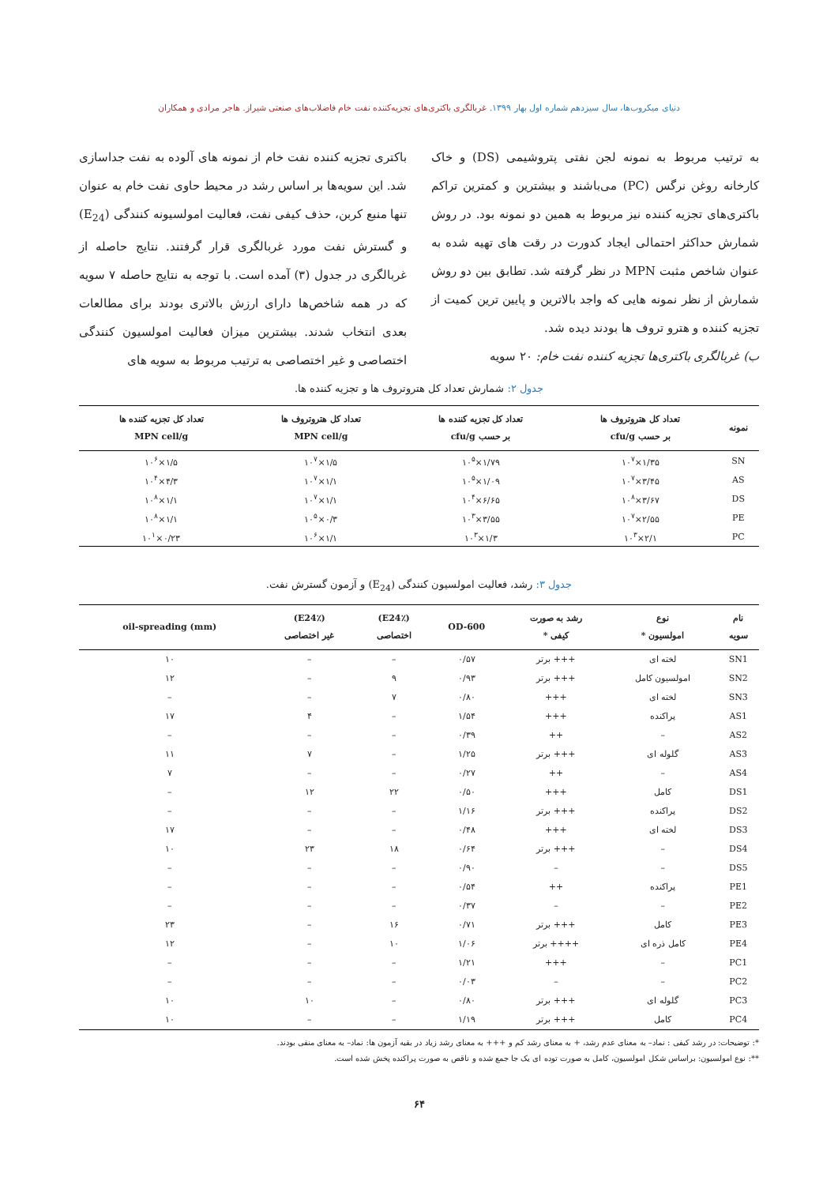دنیای میکروب‌ها، سال سیزدهم شماره اول بهار ۱۳۹۹. غربالگری باکتری‌های تجزیه‌کننده نفت خام فاضلاب‌های صنعتی شیراز. هاجر مرادی و همکاران
به ترتیب مربوط به نمونه لجن نفتی پتروشیمی (DS) و خاک کارخانه روغن نرگس (PC) می‌باشند و بیشترین و کمترین تراکم باکتری‌های تجزیه کننده نیز مربوط به همین دو نمونه بود. در روش شمارش حداکثر احتمالی ایجاد کدورت در رقت های تهیه شده به عنوان شاخص مثبت MPN در نظر گرفته شد. تطابق بین دو روش شمارش از نظر نمونه هایی که واجد بالاترین و پایین ترین کمیت از تجزیه کننده و هترو تروف ها بودند دیده شد.
ب) غربالگری باکتری‌ها تجزیه کننده نفت خام: ۲۰ سویه
باکتری تجزیه کننده نفت خام از نمونه های آلوده به نفت جداسازی شد. این سویه‌ها بر اساس رشد در محیط حاوی نفت خام به عنوان تنها منبع کربن، حذف کیفی نفت، فعالیت امولسیونه کنندگی (E<sub>24</sub>) و گسترش نفت مورد غربالگری قرار گرفتند. نتایج حاصله از غربالگری در جدول (۳) آمده است. با توجه به نتایج حاصله ۷ سویه که در همه شاخص‌ها دارای ارزش بالاتری بودند برای مطالعات بعدی انتخاب شدند. بیشترین میزان فعالیت امولسیون کنندگی اختصاصی و غیر اختصاصی به ترتیب مربوط به سویه های
جدول ۲: شمارش تعداد کل هتروتروف ها و تجزیه کننده ها.
| نمونه | تعداد کل هتروتروف ها بر حسب cfu/g | تعداد کل تجزیه کننده ها بر حسب cfu/g | تعداد کل هتروتروف ها MPN cell/g | تعداد کل تجزیه کننده ها MPN cell/g |
| --- | --- | --- | --- | --- |
| SN | ۱/۳۵×۱۰<sup>۷</sup> | ۱/۷۹×۱۰<sup>۵</sup> | ۱/۵×۱۰<sup>۷</sup> | ۱/۵×۱۰<sup>۶</sup> |
| AS | ۳/۴۵×۱۰<sup>۷</sup> | ۱/۰۹×۱۰<sup>۵</sup> | ۱/۱×۱۰<sup>۷</sup> | ۴/۳×۱۰<sup>۴</sup> |
| DS | ۳/۶۷×۱۰<sup>۸</sup> | ۶/۶۵×۱۰<sup>۴</sup> | ۱/۱×۱۰<sup>۷</sup> | ۱/۱×۱۰<sup>۸</sup> |
| PE | ۲/۵۵×۱۰<sup>۷</sup> | ۳/۵۵×۱۰<sup>۳</sup> | ۰/۳×۱۰<sup>۵</sup> | ۱/۱×۱۰<sup>۸</sup> |
| PC | ۲/۱×۱۰<sup>۳</sup> | ۱/۳×۱۰<sup>۳</sup> | ۱/۱×۱۰<sup>۶</sup> | ۰/۲۳×۱۰<sup>۱</sup> |
جدول ۳: رشد، فعالیت امولسیون کنندگی (E<sub>24</sub>) و آزمون گسترش نفت.
| نام سویه | نوع امولسیون * | رشد به صورت کیفی * | OD-600 | (E24٪) اختصاصی | (E24٪) غیر اختصاصی | oil-spreading (mm) |
| --- | --- | --- | --- | --- | --- | --- |
| SN1 | لخته ای | +++ برتر | ۰/۵۷ | – | – | ۱۰ |
| SN2 | امولسیون کامل | +++ برتر | ۰/۹۳ | ۹ | – | ۱۲ |
| SN3 | لخته ای | +++ | ۰/۸۰ | ۷ | – | – |
| AS1 | پراکنده | +++ | ۱/۵۴ | – | ۴ | ۱۷ |
| AS2 | – | ++ | ۰/۳۹ | – | – | – |
| AS3 | گلوله ای | +++ برتر | ۱/۲۵ | – | ۷ | ۱۱ |
| AS4 | – | ++ | ۰/۲۷ | – | – | ۷ |
| DS1 | کامل | +++ | ۰/۵۰ | ۲۲ | ۱۲ | – |
| DS2 | پراکنده | +++ برتر | ۱/۱۶ | – | – | – |
| DS3 | لخته ای | +++ | ۰/۴۸ | – | – | ۱۷ |
| DS4 | – | +++ برتر | ۰/۶۴ | ۱۸ | ۲۳ | ۱۰ |
| DS5 | – | – | ۰/۹۰ | – | – | – |
| PE1 | پراکنده | ++ | ۰/۵۴ | – | – | – |
| PE2 | – | – | ۰/۳۷ | – | – | – |
| PE3 | کامل | +++ برتر | ۰/۷۱ | ۱۶ | – | ۲۳ |
| PE4 | کامل ذره ای | ++++ برتر | ۱/۰۶ | ۱۰ | – | ۱۲ |
| PC1 | – | +++ | ۱/۲۱ | – | – | – |
| PC2 | – | – | ۰/۰۳ | – | – | – |
| PC3 | گلوله ای | +++ برتر | ۰/۸۰ | – | ۱۰ | ۱۰ |
| PC4 | کامل | +++ برتر | ۱/۱۹ | – | – | ۱۰ |
*: توضیحات: در رشد کیفی : نماد– به معنای عدم رشد، + به معنای رشد کم و +++ به معنای رشد زیاد در بقیه آزمون ها: نماد– به معنای منفی بودند.
**: نوع امولسیون: براساس شکل امولسیون، کامل به صورت توده ای یک جا جمع شده و ناقص به صورت پراکنده پخش شده است.
۶۴